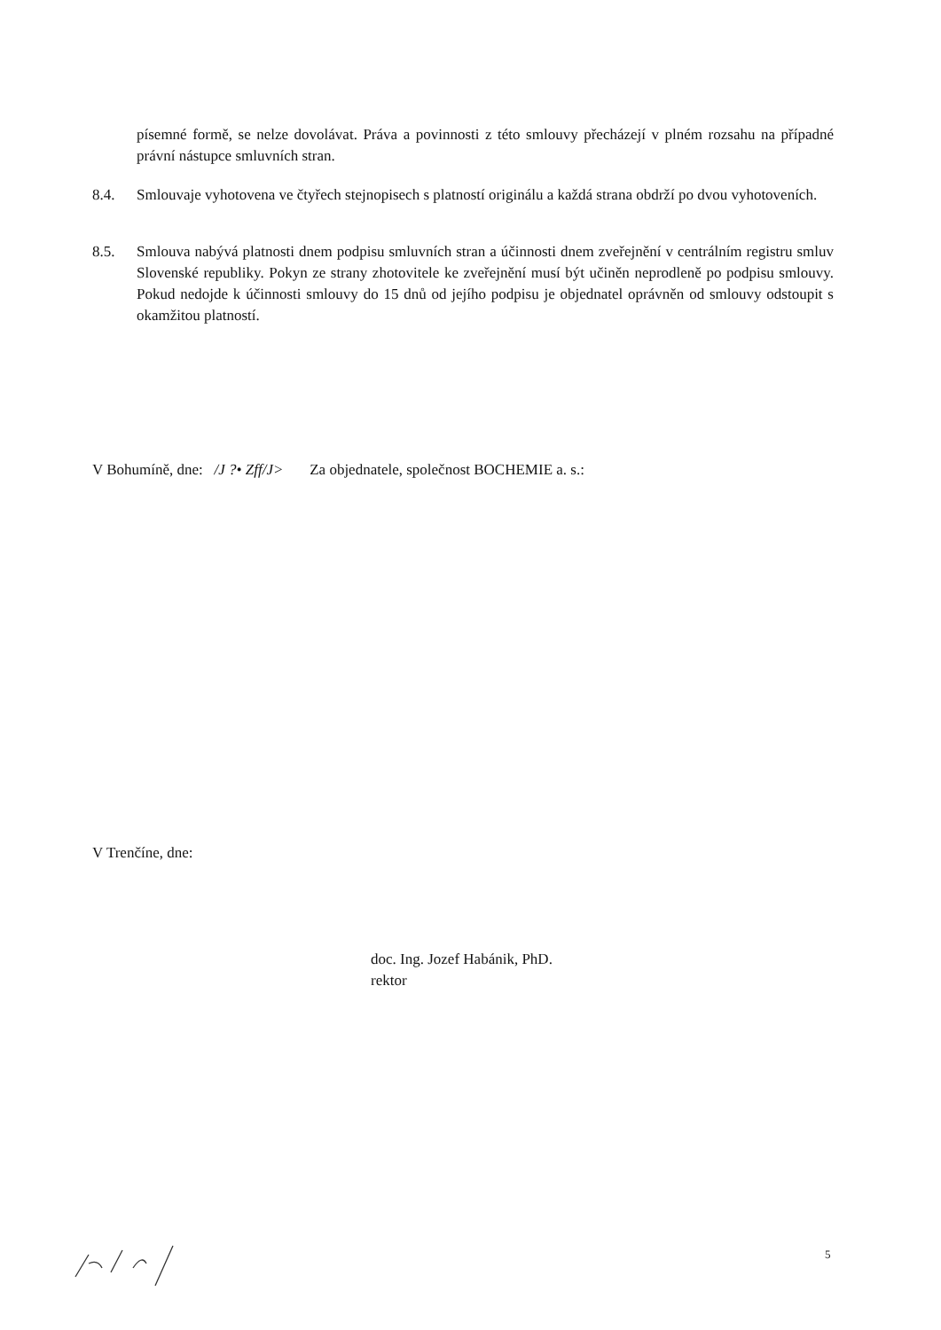písemné formě, se nelze dovolávat. Práva a povinnosti z této smlouvy přecházejí v plném rozsahu na případné právní nástupce smluvních stran.
8.4. Smlouvaje vyhotovena ve čtyřech stejnopisech s platností originálu a každá strana obdrží po dvou vyhotoveních.
8.5. Smlouva nabývá platnosti dnem podpisu smluvních stran a účinnosti dnem zveřejnění v centrálním registru smluv Slovenské republiky. Pokyn ze strany zhotovitele ke zveřejnění musí být učiněn neprodleně po podpisu smlouvy. Pokud nedojde k účinnosti smlouvy do 15 dnů od jejího podpisu je objednatel oprávněn od smlouvy odstoupit s okamžitou platností.
V Bohumíně, dne: /J ?• Zff/J> Za objednatele, společnost BOCHEMIE a. s.:
V Trenčíne, dne:
doc. Ing. Jozef Habánik, PhD.
rektor
5